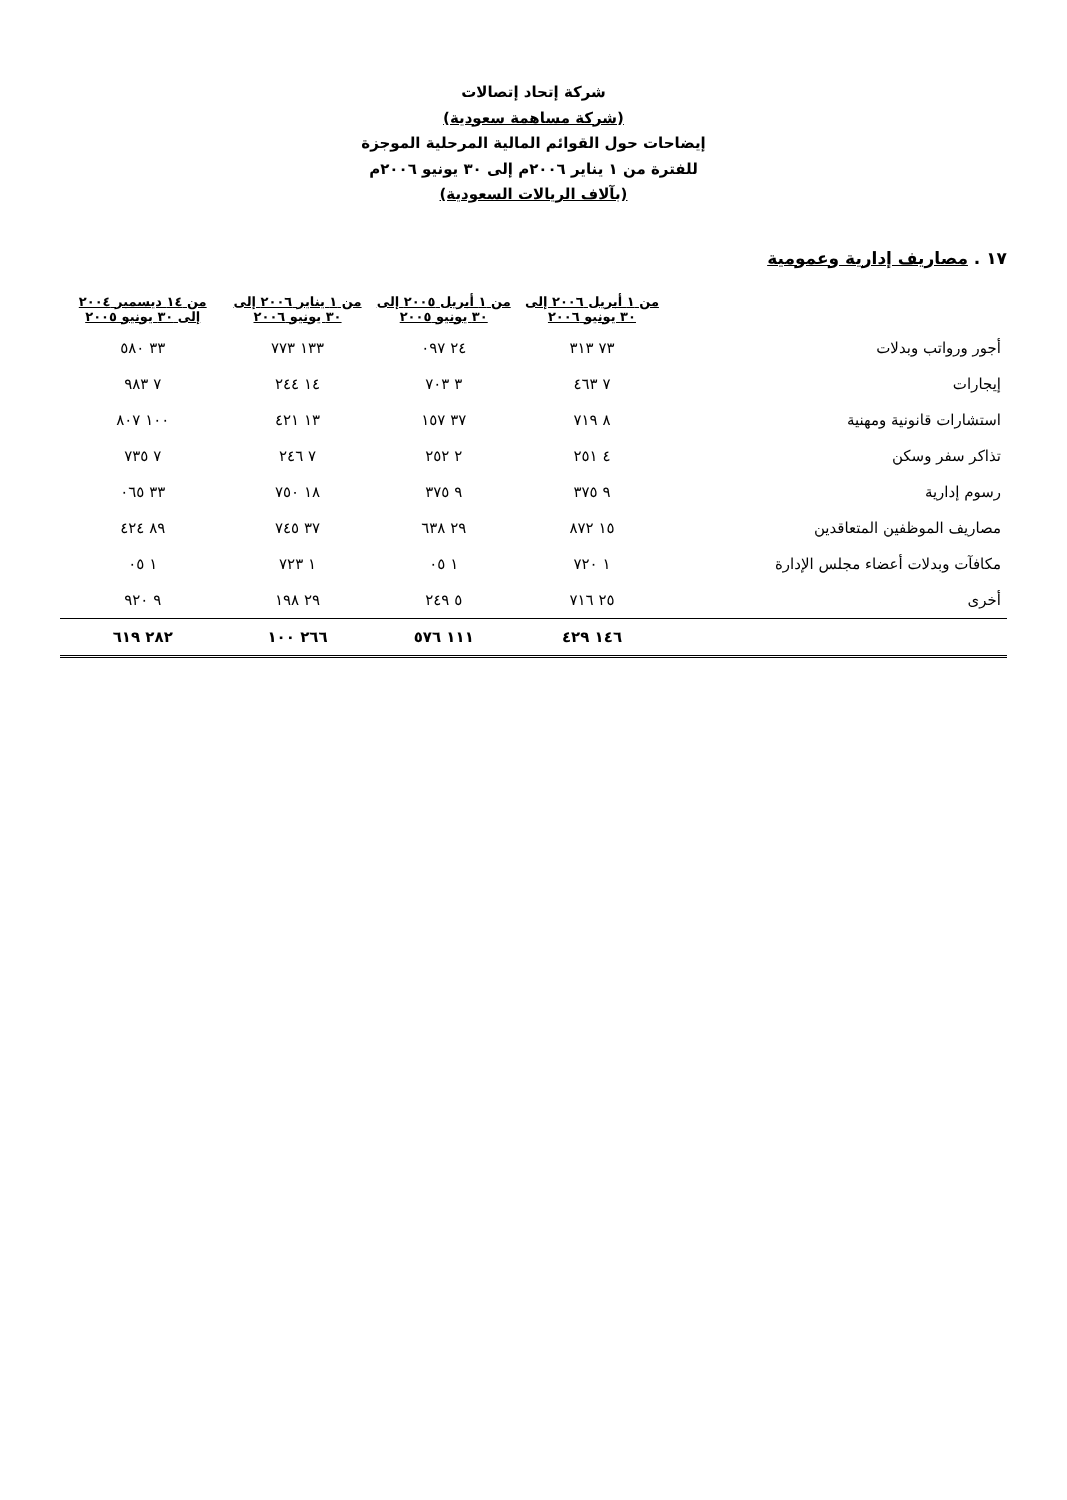شركة إتحاد إتصالات
(شركة مساهمة سعودية)
إيضاحات حول القوائم المالية المرحلية الموجزة
للفترة من ١ يناير ٢٠٠٦م إلى ٣٠ يونيو ٢٠٠٦م
(بآلاف الريالات السعودية)
١٧ . مصاريف إدارية وعمومية
| | من ١ أبريل ٢٠٠٦ إلى ٣٠ يونيو ٢٠٠٦ | من ١ أبريل ٢٠٠٥ إلى ٣٠ يونيو ٢٠٠٥ | من ١ يناير ٢٠٠٦ إلى ٣٠ يونيو ٢٠٠٦ | من ١٤ ديسمبر ٢٠٠٤ إلى ٣٠ يونيو ٢٠٠٥ |
| --- | --- | --- | --- | --- |
| أجور ورواتب وبدلات | ٧٣ ٣١٣ | ٢٤ ٠٩٧ | ١٣٣ ٧٧٣ | ٣٣ ٥٨٠ |
| إيجارات | ٧ ٤٦٣ | ٣ ٧٠٣ | ١٤ ٢٤٤ | ٧ ٩٨٣ |
| استشارات قانونية ومهنية | ٨ ٧١٩ | ٣٧ ١٥٧ | ١٣ ٤٢١ | ١٠٠ ٨٠٧ |
| تذاكر سفر وسكن | ٤ ٢٥١ | ٢ ٢٥٢ | ٧ ٢٤٦ | ٧ ٧٣٥ |
| رسوم إدارية | ٩ ٣٧٥ | ٩ ٣٧٥ | ١٨ ٧٥٠ | ٣٣ ٠٦٥ |
| مصاريف الموظفين المتعاقدين | ١٥ ٨٧٢ | ٢٩ ٦٣٨ | ٣٧ ٧٤٥ | ٨٩ ٤٢٤ |
| مكافآت وبدلات أعضاء مجلس الإدارة | ١ ٧٢٠ | ١ ٠٥ | ١ ٧٢٣ | ١ ٠٥ |
| أخرى | ٢٥ ٧١٦ | ٥ ٢٤٩ | ٢٩ ١٩٨ | ٩ ٩٢٠ |
| | ١٤٦ ٤٢٩ | ١١١ ٥٧٦ | ٢٦٦ ١٠٠ | ٢٨٢ ٦١٩ |